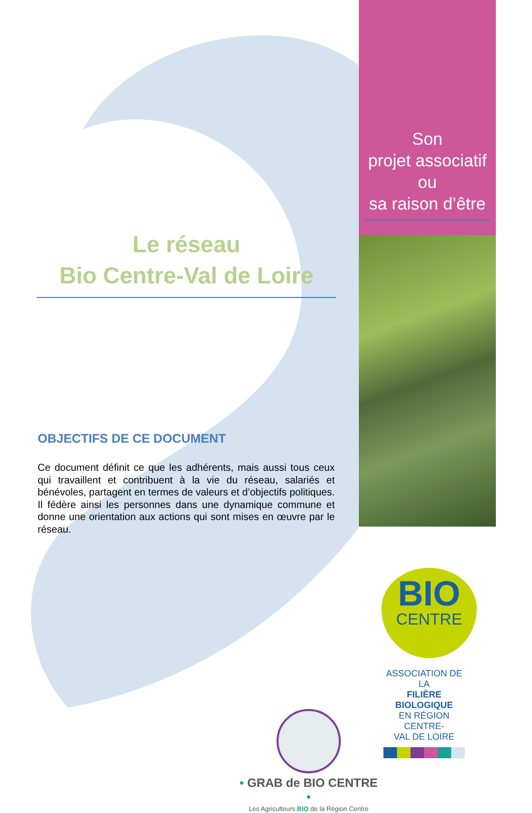Son
projet associatif
ou
sa raison d’être
Le réseau
Bio Centre-Val de Loire
OBJECTIFS DE CE DOCUMENT
Ce document définit ce que les adhérents, mais aussi tous ceux qui travaillent et contribuent à la vie du réseau, salariés et bénévoles, partagent en termes de valeurs et d’objectifs politiques. Il fédère ainsi les personnes dans une dynamique commune et donne une orientation aux actions qui sont mises en œuvre par le réseau.
• GRAB de BIO CENTRE •
Les Agriculteurs BIO de la Région Centre
BIO
CENTRE
ASSOCIATION DE LA
FILIÈRE BIOLOGIQUE
EN RÉGION CENTRE-
VAL DE LOIRE